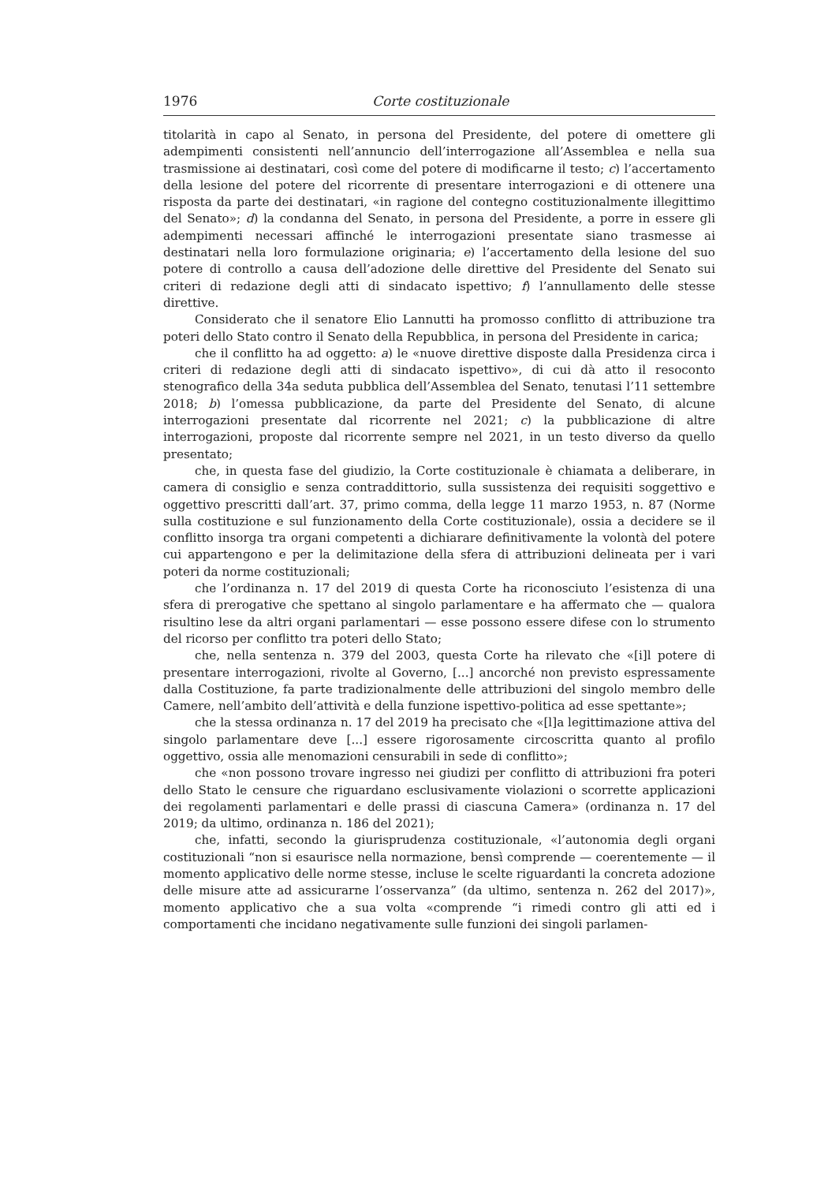1976 Corte costituzionale
titolarità in capo al Senato, in persona del Presidente, del potere di omettere gli adempimenti consistenti nell’annuncio dell’interrogazione all’Assemblea e nella sua trasmissione ai destinatari, così come del potere di modificarne il testo; c) l’accertamento della lesione del potere del ricorrente di presentare interrogazioni e di ottenere una risposta da parte dei destinatari, «in ragione del contegno costituzionalmente illegittimo del Senato»; d) la condanna del Senato, in persona del Presidente, a porre in essere gli adempimenti necessari affinché le interrogazioni presentate siano trasmesse ai destinatari nella loro formulazione originaria; e) l’accertamento della lesione del suo potere di controllo a causa dell’adozione delle direttive del Presidente del Senato sui criteri di redazione degli atti di sindacato ispettivo; f) l’annullamento delle stesse direttive.
Considerato che il senatore Elio Lannutti ha promosso conflitto di attribuzione tra poteri dello Stato contro il Senato della Repubblica, in persona del Presidente in carica;
che il conflitto ha ad oggetto: a) le «nuove direttive disposte dalla Presidenza circa i criteri di redazione degli atti di sindacato ispettivo», di cui dà atto il resoconto stenografico della 34a seduta pubblica dell’Assemblea del Senato, tenutasi l’11 settembre 2018; b) l’omessa pubblicazione, da parte del Presidente del Senato, di alcune interrogazioni presentate dal ricorrente nel 2021; c) la pubblicazione di altre interrogazioni, proposte dal ricorrente sempre nel 2021, in un testo diverso da quello presentato;
che, in questa fase del giudizio, la Corte costituzionale è chiamata a deliberare, in camera di consiglio e senza contraddittorio, sulla sussistenza dei requisiti soggettivo e oggettivo prescritti dall’art. 37, primo comma, della legge 11 marzo 1953, n. 87 (Norme sulla costituzione e sul funzionamento della Corte costituzionale), ossia a decidere se il conflitto insorga tra organi competenti a dichiarare definitivamente la volontà del potere cui appartengono e per la delimitazione della sfera di attribuzioni delineata per i vari poteri da norme costituzionali;
che l’ordinanza n. 17 del 2019 di questa Corte ha riconosciuto l’esistenza di una sfera di prerogative che spettano al singolo parlamentare e ha affermato che — qualora risultino lese da altri organi parlamentari — esse possono essere difese con lo strumento del ricorso per conflitto tra poteri dello Stato;
che, nella sentenza n. 379 del 2003, questa Corte ha rilevato che «[i]l potere di presentare interrogazioni, rivolte al Governo, [...] ancorché non previsto espressamente dalla Costituzione, fa parte tradizionalmente delle attribuzioni del singolo membro delle Camere, nell’ambito dell’attività e della funzione ispettivo-politica ad esse spettante»;
che la stessa ordinanza n. 17 del 2019 ha precisato che «[l]a legittimazione attiva del singolo parlamentare deve [...] essere rigorosamente circoscritta quanto al profilo oggettivo, ossia alle menomazioni censurabili in sede di conflitto»;
che «non possono trovare ingresso nei giudizi per conflitto di attribuzioni fra poteri dello Stato le censure che riguardano esclusivamente violazioni o scorrette applicazioni dei regolamenti parlamentari e delle prassi di ciascuna Camera» (ordinanza n. 17 del 2019; da ultimo, ordinanza n. 186 del 2021);
che, infatti, secondo la giurisprudenza costituzionale, «l’autonomia degli organi costituzionali “non si esaurisce nella normazione, bensì comprende — coerentemente — il momento applicativo delle norme stesse, incluse le scelte riguardanti la concreta adozione delle misure atte ad assicurarne l’osservanza” (da ultimo, sentenza n. 262 del 2017)», momento applicativo che a sua volta «comprende “i rimedi contro gli atti ed i comportamenti che incidano negativamente sulle funzioni dei singoli parlamen-